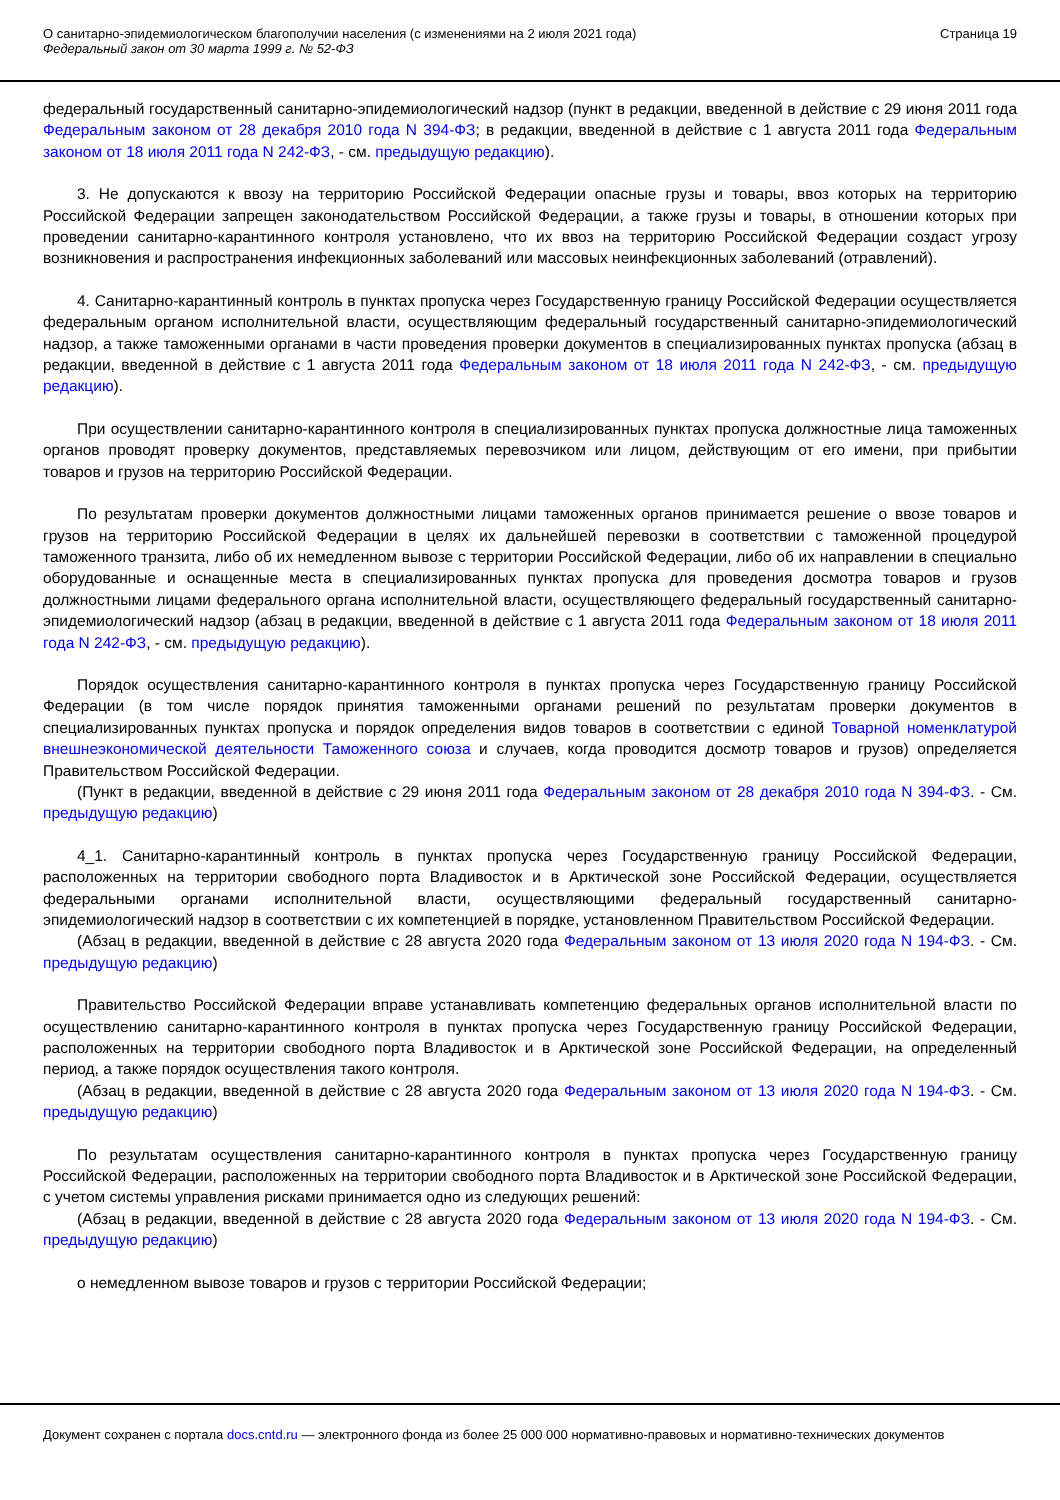О санитарно-эпидемиологическом благополучии населения (с изменениями на 2 июля 2021 года)
Федеральный закон от 30 марта 1999 г. № 52-ФЗ
Страница 19
федеральный государственный санитарно-эпидемиологический надзор (пункт в редакции, введенной в действие с 29 июня 2011 года Федеральным законом от 28 декабря 2010 года N 394-ФЗ; в редакции, введенной в действие с 1 августа 2011 года Федеральным законом от 18 июля 2011 года N 242-ФЗ, - см. предыдущую редакцию).
3. Не допускаются к ввозу на территорию Российской Федерации опасные грузы и товары, ввоз которых на территорию Российской Федерации запрещен законодательством Российской Федерации, а также грузы и товары, в отношении которых при проведении санитарно-карантинного контроля установлено, что их ввоз на территорию Российской Федерации создаст угрозу возникновения и распространения инфекционных заболеваний или массовых неинфекционных заболеваний (отравлений).
4. Санитарно-карантинный контроль в пунктах пропуска через Государственную границу Российской Федерации осуществляется федеральным органом исполнительной власти, осуществляющим федеральный государственный санитарно-эпидемиологический надзор, а также таможенными органами в части проведения проверки документов в специализированных пунктах пропуска (абзац в редакции, введенной в действие с 1 августа 2011 года Федеральным законом от 18 июля 2011 года N 242-ФЗ, - см. предыдущую редакцию).
При осуществлении санитарно-карантинного контроля в специализированных пунктах пропуска должностные лица таможенных органов проводят проверку документов, представляемых перевозчиком или лицом, действующим от его имени, при прибытии товаров и грузов на территорию Российской Федерации.
По результатам проверки документов должностными лицами таможенных органов принимается решение о ввозе товаров и грузов на территорию Российской Федерации в целях их дальнейшей перевозки в соответствии с таможенной процедурой таможенного транзита, либо об их немедленном вывозе с территории Российской Федерации, либо об их направлении в специально оборудованные и оснащенные места в специализированных пунктах пропуска для проведения досмотра товаров и грузов должностными лицами федерального органа исполнительной власти, осуществляющего федеральный государственный санитарно-эпидемиологический надзор (абзац в редакции, введенной в действие с 1 августа 2011 года Федеральным законом от 18 июля 2011 года N 242-ФЗ, - см. предыдущую редакцию).
Порядок осуществления санитарно-карантинного контроля в пунктах пропуска через Государственную границу Российской Федерации (в том числе порядок принятия таможенными органами решений по результатам проверки документов в специализированных пунктах пропуска и порядок определения видов товаров в соответствии с единой Товарной номенклатурой внешнеэкономической деятельности Таможенного союза и случаев, когда проводится досмотр товаров и грузов) определяется Правительством Российской Федерации.
(Пункт в редакции, введенной в действие с 29 июня 2011 года Федеральным законом от 28 декабря 2010 года N 394-ФЗ. - См. предыдущую редакцию)
4_1. Санитарно-карантинный контроль в пунктах пропуска через Государственную границу Российской Федерации, расположенных на территории свободного порта Владивосток и в Арктической зоне Российской Федерации, осуществляется федеральными органами исполнительной власти, осуществляющими федеральный государственный санитарно-эпидемиологический надзор в соответствии с их компетенцией в порядке, установленном Правительством Российской Федерации.
(Абзац в редакции, введенной в действие с 28 августа 2020 года Федеральным законом от 13 июля 2020 года N 194-ФЗ. - См. предыдущую редакцию)
Правительство Российской Федерации вправе устанавливать компетенцию федеральных органов исполнительной власти по осуществлению санитарно-карантинного контроля в пунктах пропуска через Государственную границу Российской Федерации, расположенных на территории свободного порта Владивосток и в Арктической зоне Российской Федерации, на определенный период, а также порядок осуществления такого контроля.
(Абзац в редакции, введенной в действие с 28 августа 2020 года Федеральным законом от 13 июля 2020 года N 194-ФЗ. - См. предыдущую редакцию)
По результатам осуществления санитарно-карантинного контроля в пунктах пропуска через Государственную границу Российской Федерации, расположенных на территории свободного порта Владивосток и в Арктической зоне Российской Федерации, с учетом системы управления рисками принимается одно из следующих решений:
(Абзац в редакции, введенной в действие с 28 августа 2020 года Федеральным законом от 13 июля 2020 года N 194-ФЗ. - См. предыдущую редакцию)
о немедленном вывозе товаров и грузов с территории Российской Федерации;
Документ сохранен с портала docs.cntd.ru — электронного фонда из более 25 000 000 нормативно-правовых и нормативно-технических документов